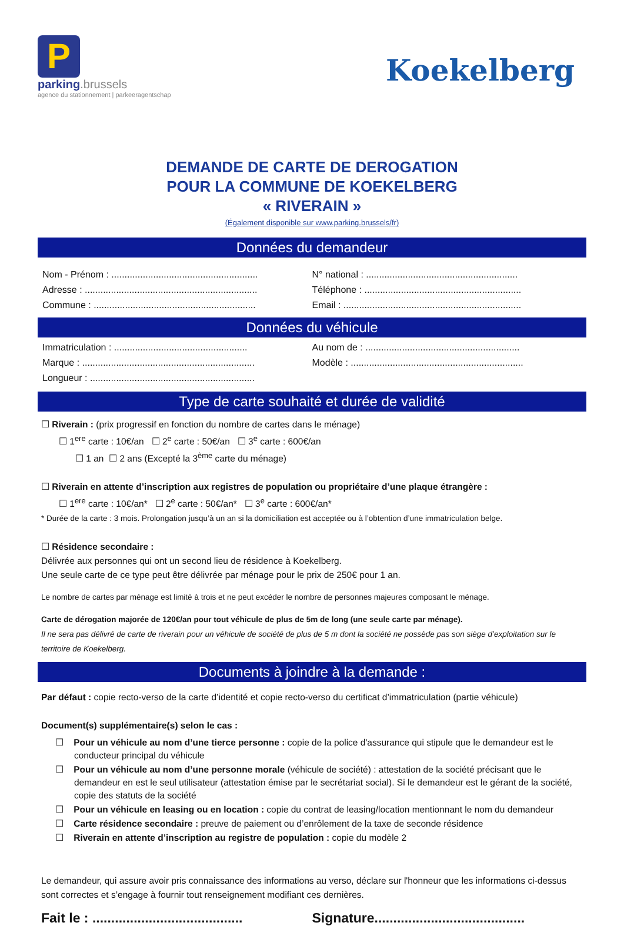P
parking.brussels
agence du stationnement | parkeeragentschap
Koekelberg
DEMANDE DE CARTE DE DEROGATION
POUR LA COMMUNE DE KOEKELBERG
« RIVERAIN »
(Également disponible sur www.parking.brussels/fr)
Données du demandeur
Nom - Prénom : ........................................................
Adresse : ..................................................................
Commune : ..............................................................
N° national : ..........................................................
Téléphone : ............................................................
Email : ....................................................................
Données du véhicule
Immatriculation : ...................................................
Marque : ..................................................................
Longueur : ...............................................................
Au nom de : ...........................................................
Modèle : ..................................................................
Type de carte souhaité et durée de validité
☐ Riverain : (prix progressif en fonction du nombre de cartes dans le ménage)
☐ 1<sup>ere</sup> carte : 10€/an ☐ 2<sup>e</sup> carte : 50€/an ☐ 3<sup>e</sup> carte : 600€/an
☐ 1 an ☐ 2 ans (Excepté la 3<sup>ème</sup> carte du ménage)
☐ Riverain en attente d’inscription aux registres de population ou propriétaire d’une plaque étrangère :
☐ 1<sup>ere</sup> carte : 10€/an* ☐ 2<sup>e</sup> carte : 50€/an* ☐ 3<sup>e</sup> carte : 600€/an*
* Durée de la carte : 3 mois. Prolongation jusqu’à un an si la domiciliation est acceptée ou à l’obtention d’une immatriculation belge.
☐ Résidence secondaire :
Délivrée aux personnes qui ont un second lieu de résidence à Koekelberg.
Une seule carte de ce type peut être délivrée par ménage pour le prix de 250€ pour 1 an.
Le nombre de cartes par ménage est limité à trois et ne peut excéder le nombre de personnes majeures composant le ménage.
Carte de dérogation majorée de 120€/an pour tout véhicule de plus de 5m de long (une seule carte par ménage).
Il ne sera pas délivré de carte de riverain pour un véhicule de société de plus de 5 m dont la société ne possède pas son siège d’exploitation sur le territoire de Koekelberg.
Documents à joindre à la demande :
Par défaut : copie recto-verso de la carte d’identité et copie recto-verso du certificat d’immatriculation (partie véhicule)
Document(s) supplémentaire(s) selon le cas :
☐ Pour un véhicule au nom d’une tierce personne : copie de la police d'assurance qui stipule que le demandeur est le conducteur principal du véhicule
☐ Pour un véhicule au nom d’une personne morale (véhicule de société) : attestation de la société précisant que le demandeur en est le seul utilisateur (attestation émise par le secrétariat social). Si le demandeur est le gérant de la société, copie des statuts de la société
☐ Pour un véhicule en leasing ou en location : copie du contrat de leasing/location mentionnant le nom du demandeur
☐ Carte résidence secondaire : preuve de paiement ou d’enrôlement de la taxe de seconde résidence
☐ Riverain en attente d’inscription au registre de population : copie du modèle 2
Le demandeur, qui assure avoir pris connaissance des informations au verso, déclare sur l'honneur que les informations ci-dessus sont correctes et s’engage à fournir tout renseignement modifiant ces dernières.
Fait le : ........................................
Signature........................................